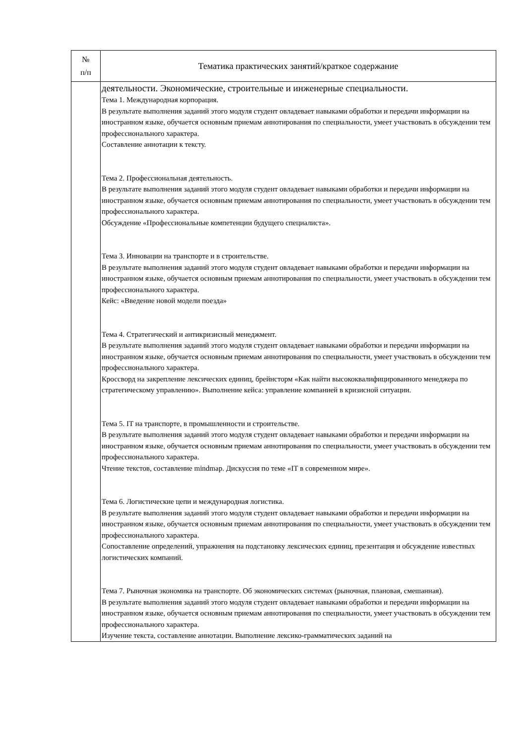| № п/п | Тематика практических занятий/краткое содержание |
| --- | --- |
| | деятельности. Экономические, строительные и инженерные специальности. Тема 1. Международная корпорация. В результате выполнения заданий этого модуля студент овладевает навыками обработки и передачи информации на иностранном языке, обучается основным приемам аннотирования по специальности, умеет участвовать в обсуждении тем профессионального характера. Составление аннотации к тексту. Тема 2. Профессиональная деятельность. В результате выполнения заданий этого модуля студент овладевает навыками обработки и передачи информации на иностранном языке, обучается основным приемам аннотирования по специальности, умеет участвовать в обсуждении тем профессионального характера. Обсуждение «Профессиональные компетенции будущего специалиста». Тема 3. Инновации на транспорте и в строительстве. В результате выполнения заданий этого модуля студент овладевает навыками обработки и передачи информации на иностранном языке, обучается основным приемам аннотирования по специальности, умеет участвовать в обсуждении тем профессионального характера. Кейс: «Введение новой модели поезда» Тема 4. Стратегический и антикризисный менеджмент. В результате выполнения заданий этого модуля студент овладевает навыками обработки и передачи информации на иностранном языке, обучается основным приемам аннотирования по специальности, умеет участвовать в обсуждении тем профессионального характера. Кроссворд на закрепление лексических единиц, брейнсторм «Как найти высококвалифицированного менеджера по стратегическому управлению». Выполнение кейса: управление компанией в кризисной ситуации. Тема 5. IT на транспорте, в промышленности и строительстве. В результате выполнения заданий этого модуля студент овладевает навыками обработки и передачи информации на иностранном языке, обучается основным приемам аннотирования по специальности, умеет участвовать в обсуждении тем профессионального характера. Чтение текстов, составление mindmap. Дискуссия по теме «IT в современном мире». Тема 6. Логистические цепи и международная логистика. В результате выполнения заданий этого модуля студент овладевает навыками обработки и передачи информации на иностранном языке, обучается основным приемам аннотирования по специальности, умеет участвовать в обсуждении тем профессионального характера. Сопоставление определений, упражнения на подстановку лексических единиц, презентация и обсуждение известных логистических компаний. Тема 7. Рыночная экономика на транспорте. Об экономических системах (рыночная, плановая, смешанная). В результате выполнения заданий этого модуля студент овладевает навыками обработки и передачи информации на иностранном языке, обучается основным приемам аннотирования по специальности, умеет участвовать в обсуждении тем профессионального характера. Изучение текста, составление аннотации. Выполнение лексико-грамматических заданий на |